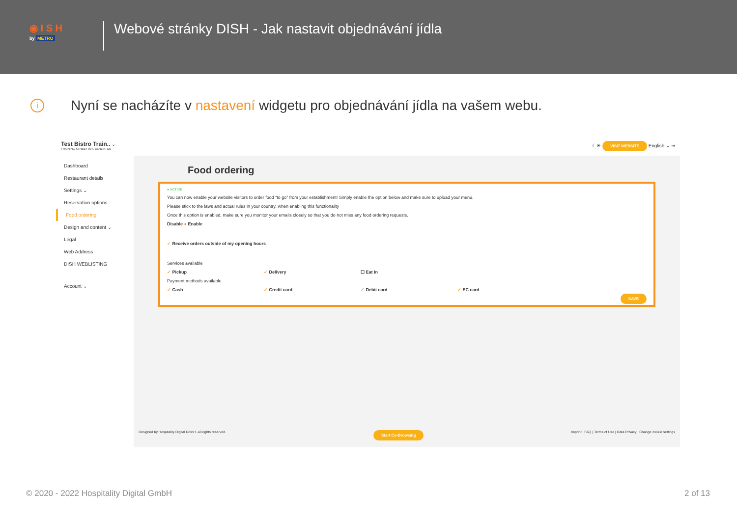◉ I S H
by METRO
Webové stránky DISH - Jak nastavit objednávání jídla
i
Nyní se nacházíte v nastavení widgetu pro objednávání jídla na vašem webu.
Test Bistro Train.. ⌄
TRAINING STREET 007, BERLIN, DE
☾☀ VISIT WEBSITE English ⌄ ⇥
Dashboard
Restaurant details
Settings ⌄
Reservation options
Food ordering
Design and content ⌄
Legal
Web Address
DISH WEBLISTING
Account ⌄
Food ordering
● ACTIVE
You can now enable your website visitors to order food “to go” from your establishment! Simply enable the option below and make sure to upload your menu.
Please stick to the laws and actual rules in your country, when enabling this functionality
Once this option is enabled, make sure you monitor your emails closely so that you do not miss any food ordering requests.
Disable ● Enable
✓ Receive orders outside of my opening hours
Services available
✓ Pickup ✓ Delivery ☐ Eat In
Payment methods available
✓ Cash ✓ Credit card ✓ Debit card ✓ EC card
SAVE
Designed by Hospitality Digital GmbH. All rights reserved. Start Co-Browsing Imprint | FAQ | Terms of Use | Data Privacy | Change cookie settings
© 2020 - 2022 Hospitality Digital GmbH 2 of 13